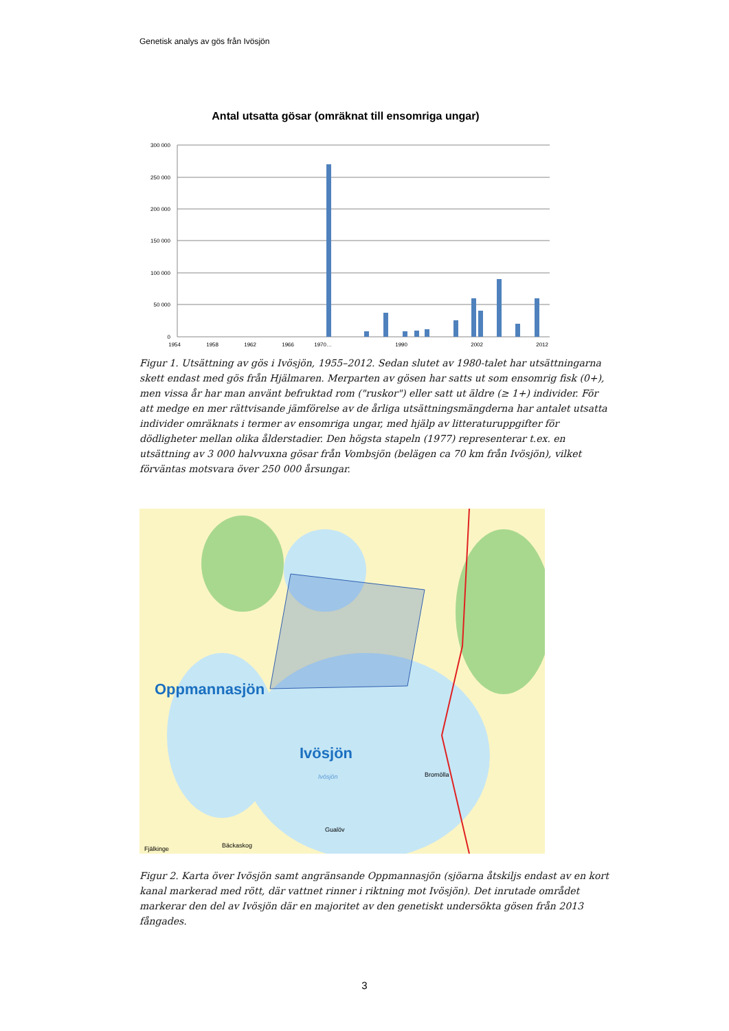Genetisk analys av gös från Ivösjön
Antal utsatta gösar (omräknat till ensomriga ungar)
300 000
250 000
200 000
150 000
100 000
50 000
0
1954
1958
1962
1966
1970…
1990
2002
2012
Figur 1. Utsättning av gös i Ivösjön, 1955–2012. Sedan slutet av 1980-talet har utsättningarna skett endast med gös från Hjälmaren. Merparten av gösen har satts ut som ensomrig fisk (0+), men vissa år har man använt befruktad rom ("ruskor") eller satt ut äldre (≥ 1+) individer. För att medge en mer rättvisande jämförelse av de årliga utsättningsmängderna har antalet utsatta individer omräknats i termer av ensomriga ungar, med hjälp av litteraturuppgifter för dödligheter mellan olika ålderstadier. Den högsta stapeln (1977) representerar t.ex. en utsättning av 3 000 halvvuxna gösar från Vombsjön (belägen ca 70 km från Ivösjön), vilket förväntas motsvara över 250 000 årsungar.
Oppmannasjön
Ivösjön
Ivösjön Bromölla
Bäckaskog Fjälkinge
Gualöv
Figur 2. Karta över Ivösjön samt angränsande Oppmannasjön (sjöarna åtskiljs endast av en kort kanal markerad med rött, där vattnet rinner i riktning mot Ivösjön). Det inrutade området markerar den del av Ivösjön där en majoritet av den genetiskt undersökta gösen från 2013 fångades.
3